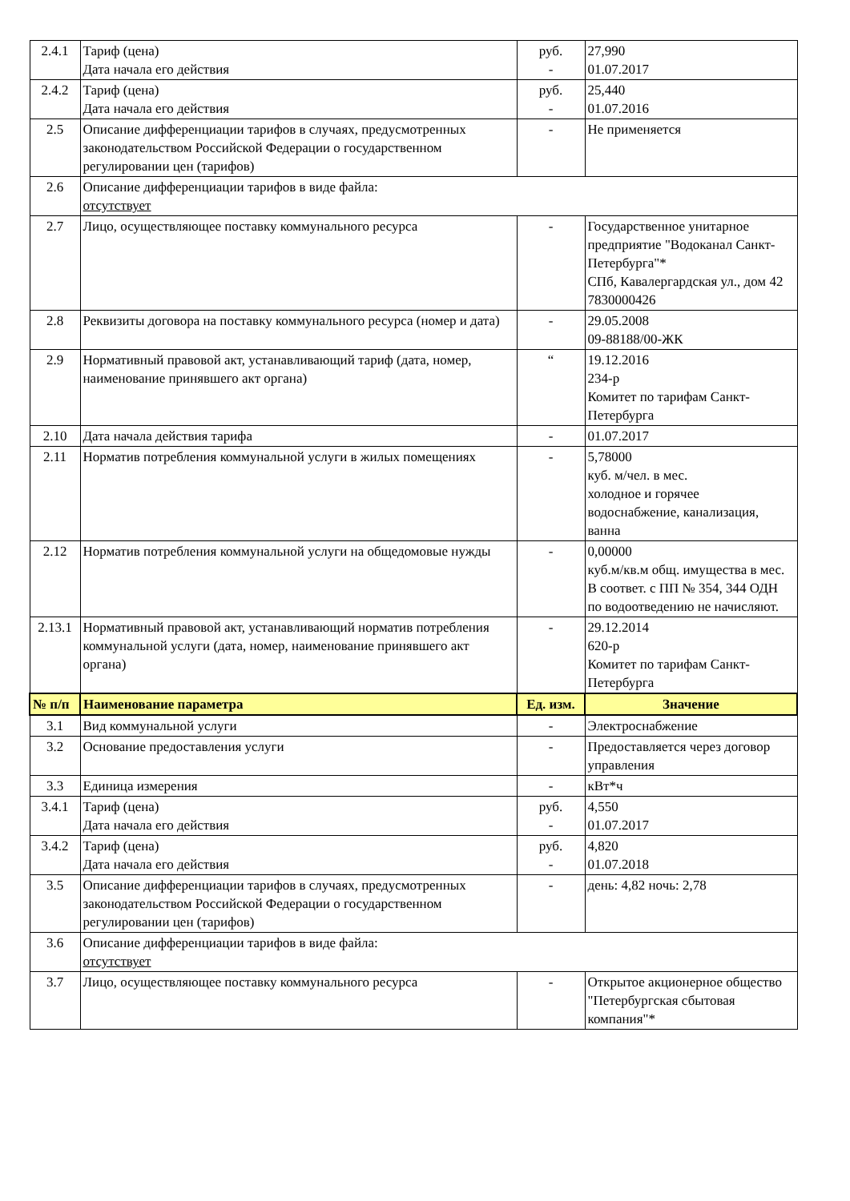| 2.4.1 | Тариф (цена) Дата начала его действия | руб. - | 27,990 01.07.2017 |
| 2.4.2 | Тариф (цена) Дата начала его действия | руб. - | 25,440 01.07.2016 |
| 2.5 | Описание дифференциации тарифов в случаях, предусмотренных законодательством Российской Федерации о государственном регулировании цен (тарифов) | - | Не применяется |
| 2.6 | Описание дифференциации тарифов в виде файла: отсутствует | | |
| 2.7 | Лицо, осуществляющее поставку коммунального ресурса | - | Государственное унитарное предприятие "Водоканал Санкт-Петербурга"* СПб, Кавалергардская ул., дом 42 7830000426 |
| 2.8 | Реквизиты договора на поставку коммунального ресурса (номер и дата) | - | 29.05.2008 09-88188/00-ЖК |
| 2.9 | Нормативный правовой акт, устанавливающий тариф (дата, номер, наименование принявшего акт органа) | “ | 19.12.2016 234-р Комитет по тарифам Санкт-Петербурга |
| 2.10 | Дата начала действия тарифа | - | 01.07.2017 |
| 2.11 | Норматив потребления коммунальной услуги в жилых помещениях | - | 5,78000 куб. м/чел. в мес. холодное и горячее водоснабжение, канализация, ванна |
| 2.12 | Норматив потребления коммунальной услуги на общедомовые нужды | - | 0,00000 куб.м/кв.м общ. имущества в мес. В соответ. с ПП № 354, 344 ОДН по водоотведению не начисляют. |
| 2.13.1 | Нормативный правовой акт, устанавливающий норматив потребления коммунальной услуги (дата, номер, наименование принявшего акт органа) | - | 29.12.2014 620-р Комитет по тарифам Санкт-Петербурга |
| № п/п | Наименование параметра | Ед. изм. | Значение |
| 3.1 | Вид коммунальной услуги | - | Электроснабжение |
| 3.2 | Основание предоставления услуги | - | Предоставляется через договор управления |
| 3.3 | Единица измерения | - | кВт*ч |
| 3.4.1 | Тариф (цена) Дата начала его действия | руб. - | 4,550 01.07.2017 |
| 3.4.2 | Тариф (цена) Дата начала его действия | руб. - | 4,820 01.07.2018 |
| 3.5 | Описание дифференциации тарифов в случаях, предусмотренных законодательством Российской Федерации о государственном регулировании цен (тарифов) | - | день: 4,82 ночь: 2,78 |
| 3.6 | Описание дифференциации тарифов в виде файла: отсутствует | | |
| 3.7 | Лицо, осуществляющее поставку коммунального ресурса | - | Открытое акционерное общество "Петербургская сбытовая компания"* |